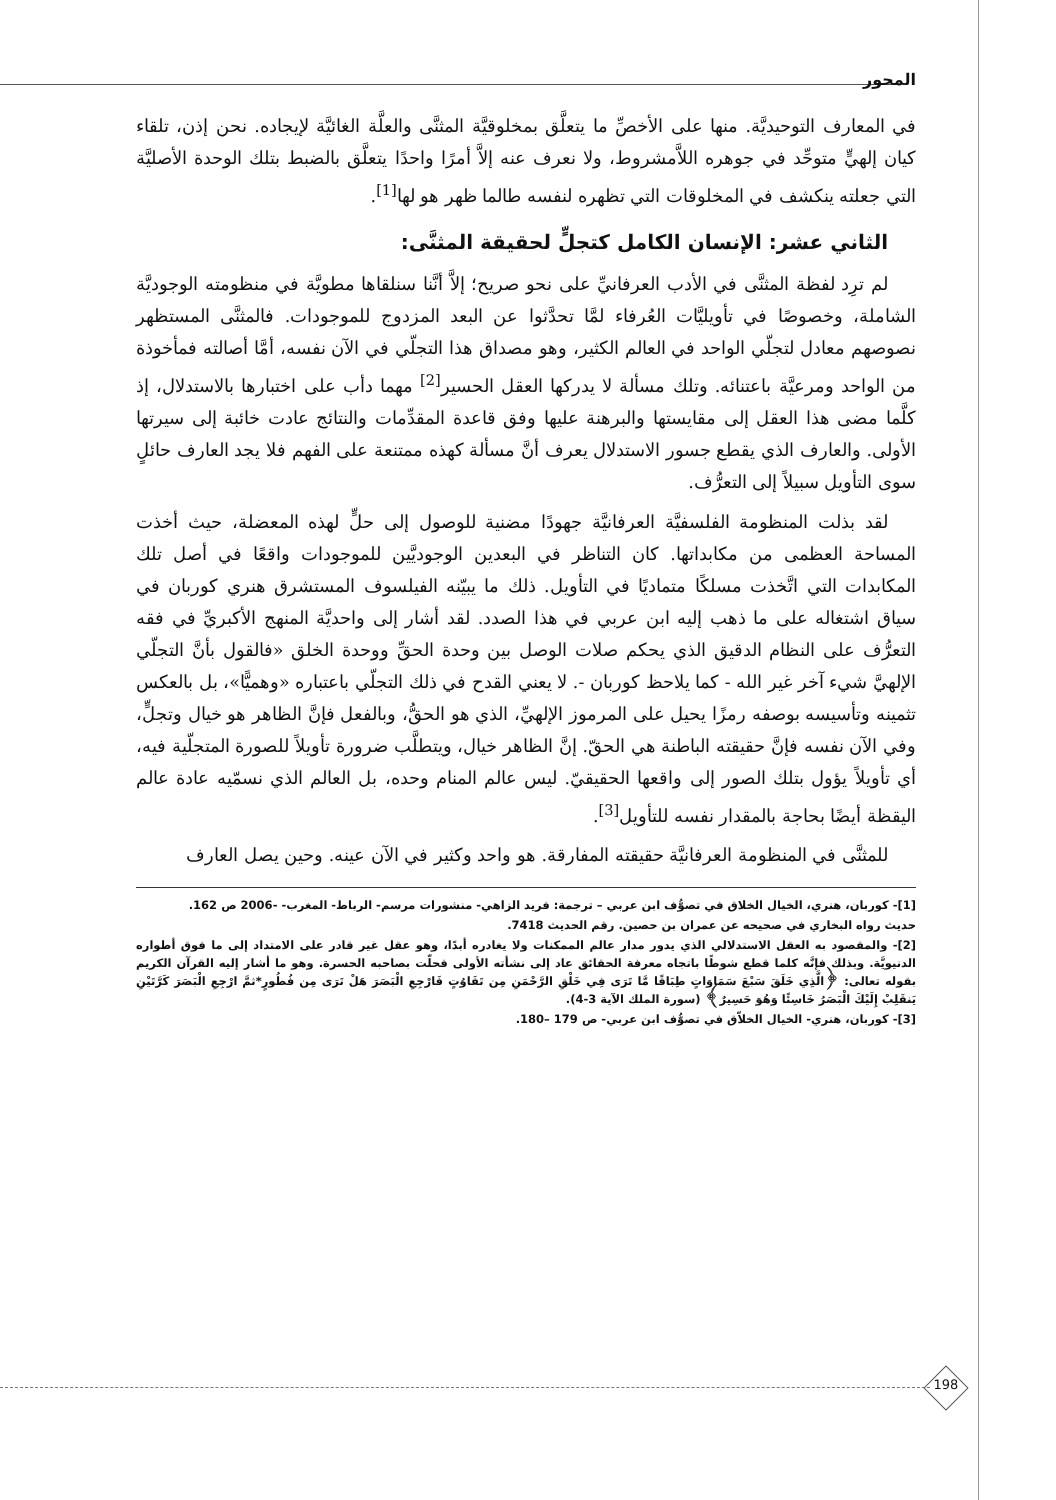المحور
في المعارف التوحيديَّة. منها على الأخصِّ ما يتعلَّق بمخلوقيَّة المثنَّى والعلَّة الغائيَّة لإيجاده. نحن إذن، تلقاء كيان إلهيٍّ متوحِّد في جوهره اللاَّمشروط، ولا نعرف عنه إلاَّ أمرًا واحدًا يتعلَّق بالضبط بتلك الوحدة الأصليَّة التي جعلته ينكشف في المخلوقات التي تظهره لنفسه طالما ظهر هو لها<sup>[1]</sup>.
الثاني عشر: الإنسان الكامل كتجلٍّ لحقيقة المثنَّى:
لم ترِد لفظة المثنَّى في الأدب العرفانيِّ على نحو صريح؛ إلاَّ أنَّنا سنلقاها مطويَّة في منظومته الوجوديَّة الشاملة، وخصوصًا في تأويليَّات العُرفاء لمَّا تحدَّثوا عن البعد المزدوج للموجودات. فالمثنَّى المستظهر نصوصهم معادل لتجلّي الواحد في العالم الكثير، وهو مصداق هذا التجلّي في الآن نفسه، أمَّا أصالته فمأخوذة من الواحد ومرعيَّة باعتنائه. وتلك مسألة لا يدركها العقل الحسير<sup>[2]</sup> مهما دأب على اختبارها بالاستدلال، إذ كلَّما مضى هذا العقل إلى مقايستها والبرهنة عليها وفق قاعدة المقدِّمات والنتائج عادت خائبة إلى سيرتها الأولى. والعارف الذي يقطع جسور الاستدلال يعرف أنَّ مسألة كهذه ممتنعة على الفهم فلا يجد العارف حائلٍ سوى التأويل سبيلاً إلى التعرُّف.
لقد بذلت المنظومة الفلسفيَّة العرفانيَّة جهودًا مضنية للوصول إلى حلٍّ لهذه المعضلة، حيث أخذت المساحة العظمى من مكابداتها. كان التناظر في البعدين الوجوديَّين للموجودات واقعًا في أصل تلك المكابدات التي اتَّخذت مسلكًا متماديًا في التأويل. ذلك ما يبيّنه الفيلسوف المستشرق هنري كوربان في سياق اشتغاله على ما ذهب إليه ابن عربي في هذا الصدد. لقد أشار إلى واحديَّة المنهج الأكبريِّ في فقه التعرُّف على النظام الدقيق الذي يحكم صلات الوصل بين وحدة الحقِّ ووحدة الخلق «فالقول بأنَّ التجلّي الإلهيَّ شيء آخر غير الله - كما يلاحظ كوربان -. لا يعني القدح في ذلك التجلّي باعتباره «وهميًّا»، بل بالعكس تثمينه وتأسيسه بوصفه رمزًا يحيل على المرموز الإلهيِّ، الذي هو الحقُّ، وبالفعل فإنَّ الظاهر هو خيال وتجلٍّ، وفي الآن نفسه فإنَّ حقيقته الباطنة هي الحقّ. إنَّ الظاهر خيال، ويتطلَّب ضرورة تأويلاً للصورة المتجلّية فيه، أي تأويلاً يؤول بتلك الصور إلى واقعها الحقيقيّ. ليس عالم المنام وحده، بل العالم الذي نسمّيه عادة عالم اليقظة أيضًا بحاجة بالمقدار نفسه للتأويل<sup>[3]</sup>.
للمثنَّى في المنظومة العرفانيَّة حقيقته المفارقة. هو واحد وكثير في الآن عينه. وحين يصل العارف
[1]- كوربان، هنري، الخيال الخلاق في تصوُّف ابن عربي – ترجمة: فريد الزاهي- منشورات مرسم- الرباط- المغرب- -2006 ص 162.
حديث رواه البخاري في صحيحه عن عمران بن حصين. رقم الحديث 7418.
[2]- والمقصود به العقل الاستدلالي الذي يدور مدار عالم الممكنات ولا يغادره أبدًا، وهو عقل غير قادر على الامتداد إلى ما فوق أطواره الدنيويَّة. وبذلك فإنَّه كلما قطع شوطًا باتجاه معرفة الحقائق عاد إلى نشأته الأولى فحلّت بصاحبه الحسرة. وهو ما أشار إليه القرآن الكريم بقوله تعالى: ﴿الَّذِي خَلَقَ سَبْعَ سَمَاوَاتٍ طِبَاقًا مَّا تَرَى فِي خَلْقِ الرَّحْمَنِ مِن تَفَاوُتٍ فَارْجِعِ الْبَصَرَ هَلْ تَرَى مِن فُطُورٍ*ثمَّ ارْجِعِ الْبَصَرَ كَرَّتَيْنِ يَنقَلِبْ إِلَيْكَ الْبَصَرُ خَاسِئًا وَهُوَ حَسِيرٌ﴾ (سورة الملك الآية 3-4).
[3]- كوربان، هنري- الخيال الخلاّق في تصوُّف ابن عربي- ص 179 –180.
198